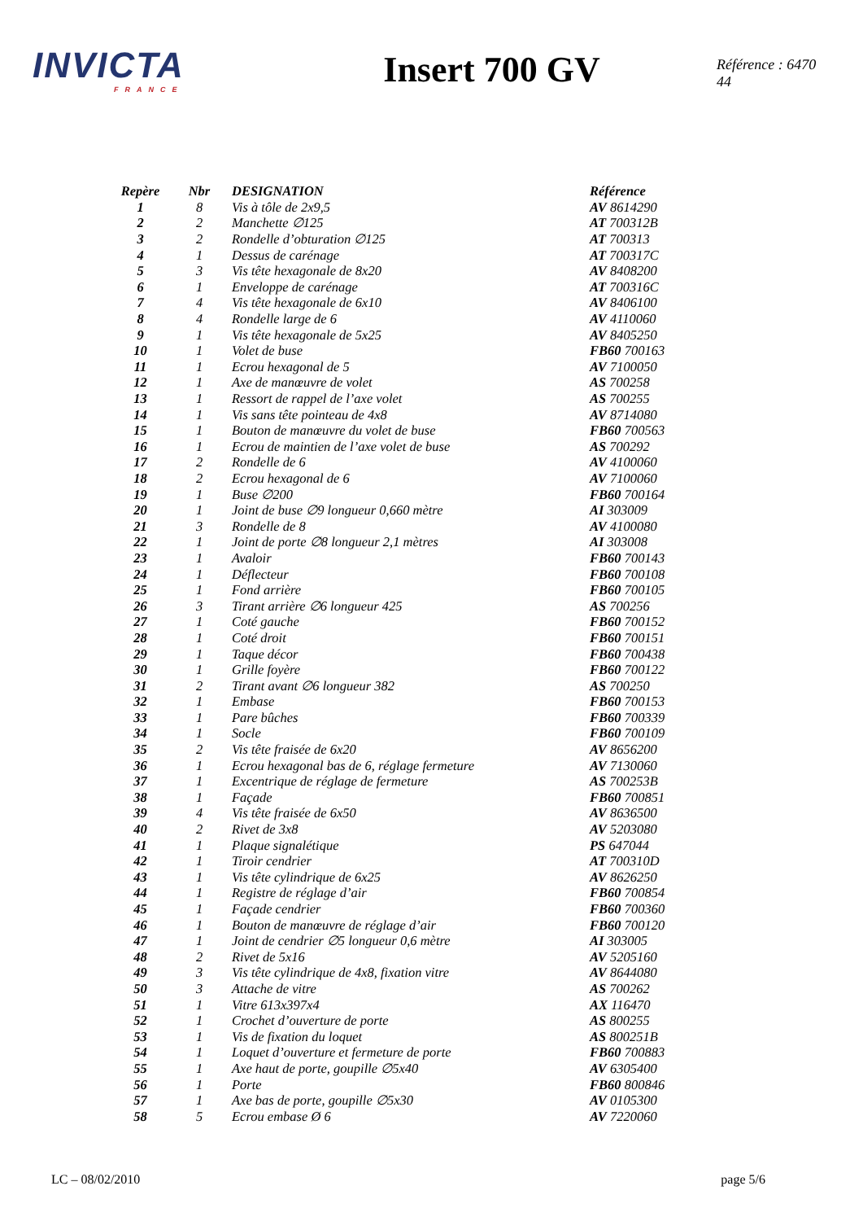INVICTA
FRANCE
Insert 700 GV
Référence : 6470 44
| Repère | Nbr | DESIGNATION | Référence |
| --- | --- | --- | --- |
| 1 | 8 | Vis à tôle de 2x9,5 | AV 8614290 |
| 2 | 2 | Manchette ∅125 | AT 700312B |
| 3 | 2 | Rondelle d’obturation ∅125 | AT 700313 |
| 4 | 1 | Dessus de carénage | AT 700317C |
| 5 | 3 | Vis tête hexagonale de 8x20 | AV 8408200 |
| 6 | 1 | Enveloppe de carénage | AT 700316C |
| 7 | 4 | Vis tête hexagonale de 6x10 | AV 8406100 |
| 8 | 4 | Rondelle large de 6 | AV 4110060 |
| 9 | 1 | Vis tête hexagonale de 5x25 | AV 8405250 |
| 10 | 1 | Volet de buse | FB60 700163 |
| 11 | 1 | Ecrou hexagonal de 5 | AV 7100050 |
| 12 | 1 | Axe de manœuvre de volet | AS 700258 |
| 13 | 1 | Ressort de rappel de l’axe volet | AS 700255 |
| 14 | 1 | Vis sans tête pointeau de 4x8 | AV 8714080 |
| 15 | 1 | Bouton de manœuvre du volet de buse | FB60 700563 |
| 16 | 1 | Ecrou de maintien de l’axe volet de buse | AS 700292 |
| 17 | 2 | Rondelle de 6 | AV 4100060 |
| 18 | 2 | Ecrou hexagonal de 6 | AV 7100060 |
| 19 | 1 | Buse ∅200 | FB60 700164 |
| 20 | 1 | Joint de buse ∅9 longueur 0,660 mètre | AI 303009 |
| 21 | 3 | Rondelle de 8 | AV 4100080 |
| 22 | 1 | Joint de porte ∅8 longueur 2,1 mètres | AI 303008 |
| 23 | 1 | Avaloir | FB60 700143 |
| 24 | 1 | Déflecteur | FB60 700108 |
| 25 | 1 | Fond arrière | FB60 700105 |
| 26 | 3 | Tirant arrière ∅6 longueur 425 | AS 700256 |
| 27 | 1 | Coté gauche | FB60 700152 |
| 28 | 1 | Coté droit | FB60 700151 |
| 29 | 1 | Taque décor | FB60 700438 |
| 30 | 1 | Grille foyère | FB60 700122 |
| 31 | 2 | Tirant avant ∅6 longueur 382 | AS 700250 |
| 32 | 1 | Embase | FB60 700153 |
| 33 | 1 | Pare bûches | FB60 700339 |
| 34 | 1 | Socle | FB60 700109 |
| 35 | 2 | Vis tête fraisée de 6x20 | AV 8656200 |
| 36 | 1 | Ecrou hexagonal bas de 6, réglage fermeture | AV 7130060 |
| 37 | 1 | Excentrique de réglage de fermeture | AS 700253B |
| 38 | 1 | Façade | FB60 700851 |
| 39 | 4 | Vis tête fraisée de 6x50 | AV 8636500 |
| 40 | 2 | Rivet de 3x8 | AV 5203080 |
| 41 | 1 | Plaque signalétique | PS 647044 |
| 42 | 1 | Tiroir cendrier | AT 700310D |
| 43 | 1 | Vis tête cylindrique de 6x25 | AV 8626250 |
| 44 | 1 | Registre de réglage d’air | FB60 700854 |
| 45 | 1 | Façade cendrier | FB60 700360 |
| 46 | 1 | Bouton de manœuvre de réglage d’air | FB60 700120 |
| 47 | 1 | Joint de cendrier ∅5 longueur 0,6 mètre | AI 303005 |
| 48 | 2 | Rivet de 5x16 | AV 5205160 |
| 49 | 3 | Vis tête cylindrique de 4x8, fixation vitre | AV 8644080 |
| 50 | 3 | Attache de vitre | AS 700262 |
| 51 | 1 | Vitre 613x397x4 | AX 116470 |
| 52 | 1 | Crochet d’ouverture de porte | AS 800255 |
| 53 | 1 | Vis de fixation du loquet | AS 800251B |
| 54 | 1 | Loquet d’ouverture et fermeture de porte | FB60 700883 |
| 55 | 1 | Axe haut de porte, goupille ∅5x40 | AV 6305400 |
| 56 | 1 | Porte | FB60 800846 |
| 57 | 1 | Axe bas de porte, goupille ∅5x30 | AV 0105300 |
| 58 | 5 | Ecrou embase Ø 6 | AV 7220060 |
LC – 08/02/2010 page 5/6